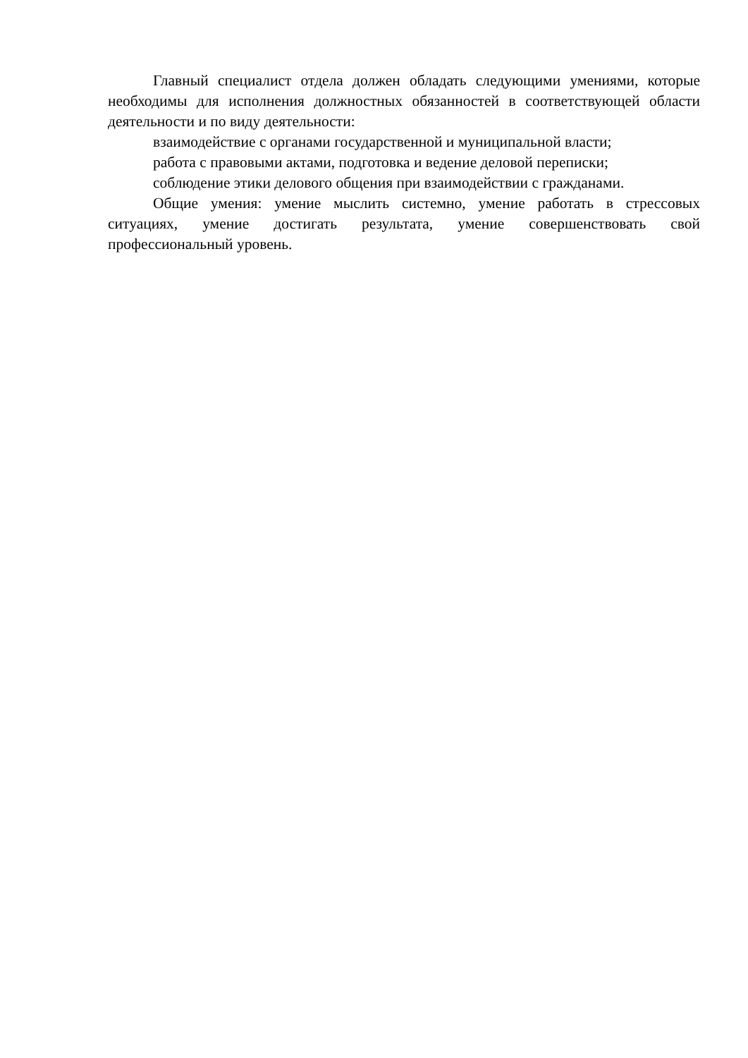Главный специалист отдела должен обладать следующими умениями, которые необходимы для исполнения должностных обязанностей в соответствующей области деятельности и по виду деятельности:
взаимодействие с органами государственной и муниципальной власти;
работа с правовыми актами, подготовка и ведение деловой переписки;
соблюдение этики делового общения при взаимодействии с гражданами.
Общие умения: умение мыслить системно, умение работать в стрессовых ситуациях, умение достигать результата, умение совершенствовать свой профессиональный уровень.